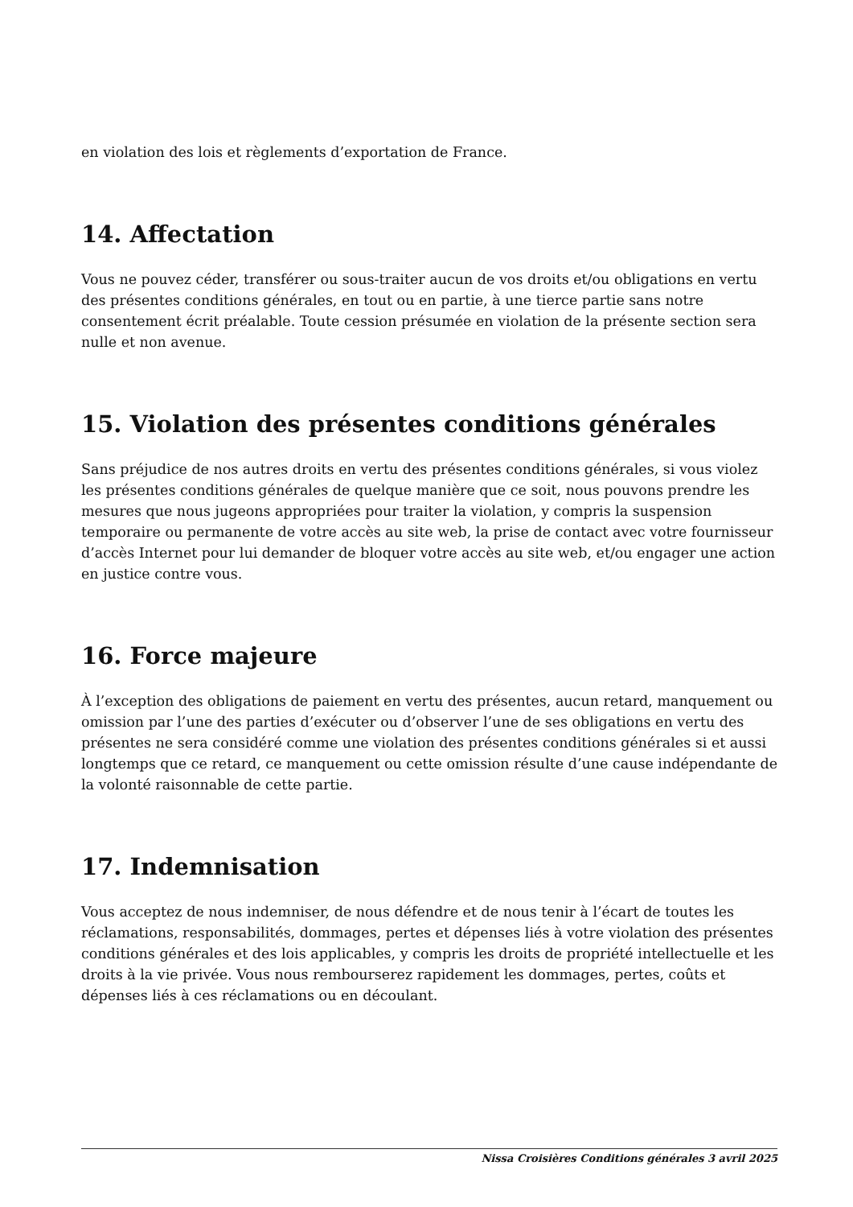en violation des lois et règlements d’exportation de France.
14. Affectation
Vous ne pouvez céder, transférer ou sous-traiter aucun de vos droits et/ou obligations en vertu des présentes conditions générales, en tout ou en partie, à une tierce partie sans notre consentement écrit préalable. Toute cession présumée en violation de la présente section sera nulle et non avenue.
15. Violation des présentes conditions générales
Sans préjudice de nos autres droits en vertu des présentes conditions générales, si vous violez les présentes conditions générales de quelque manière que ce soit, nous pouvons prendre les mesures que nous jugeons appropriées pour traiter la violation, y compris la suspension temporaire ou permanente de votre accès au site web, la prise de contact avec votre fournisseur d’accès Internet pour lui demander de bloquer votre accès au site web, et/ou engager une action en justice contre vous.
16. Force majeure
À l’exception des obligations de paiement en vertu des présentes, aucun retard, manquement ou omission par l’une des parties d’exécuter ou d’observer l’une de ses obligations en vertu des présentes ne sera considéré comme une violation des présentes conditions générales si et aussi longtemps que ce retard, ce manquement ou cette omission résulte d’une cause indépendante de la volonté raisonnable de cette partie.
17. Indemnisation
Vous acceptez de nous indemniser, de nous défendre et de nous tenir à l’écart de toutes les réclamations, responsabilités, dommages, pertes et dépenses liés à votre violation des présentes conditions générales et des lois applicables, y compris les droits de propriété intellectuelle et les droits à la vie privée. Vous nous rembourserez rapidement les dommages, pertes, coûts et dépenses liés à ces réclamations ou en découlant.
Nissa Croisières Conditions générales 3 avril 2025